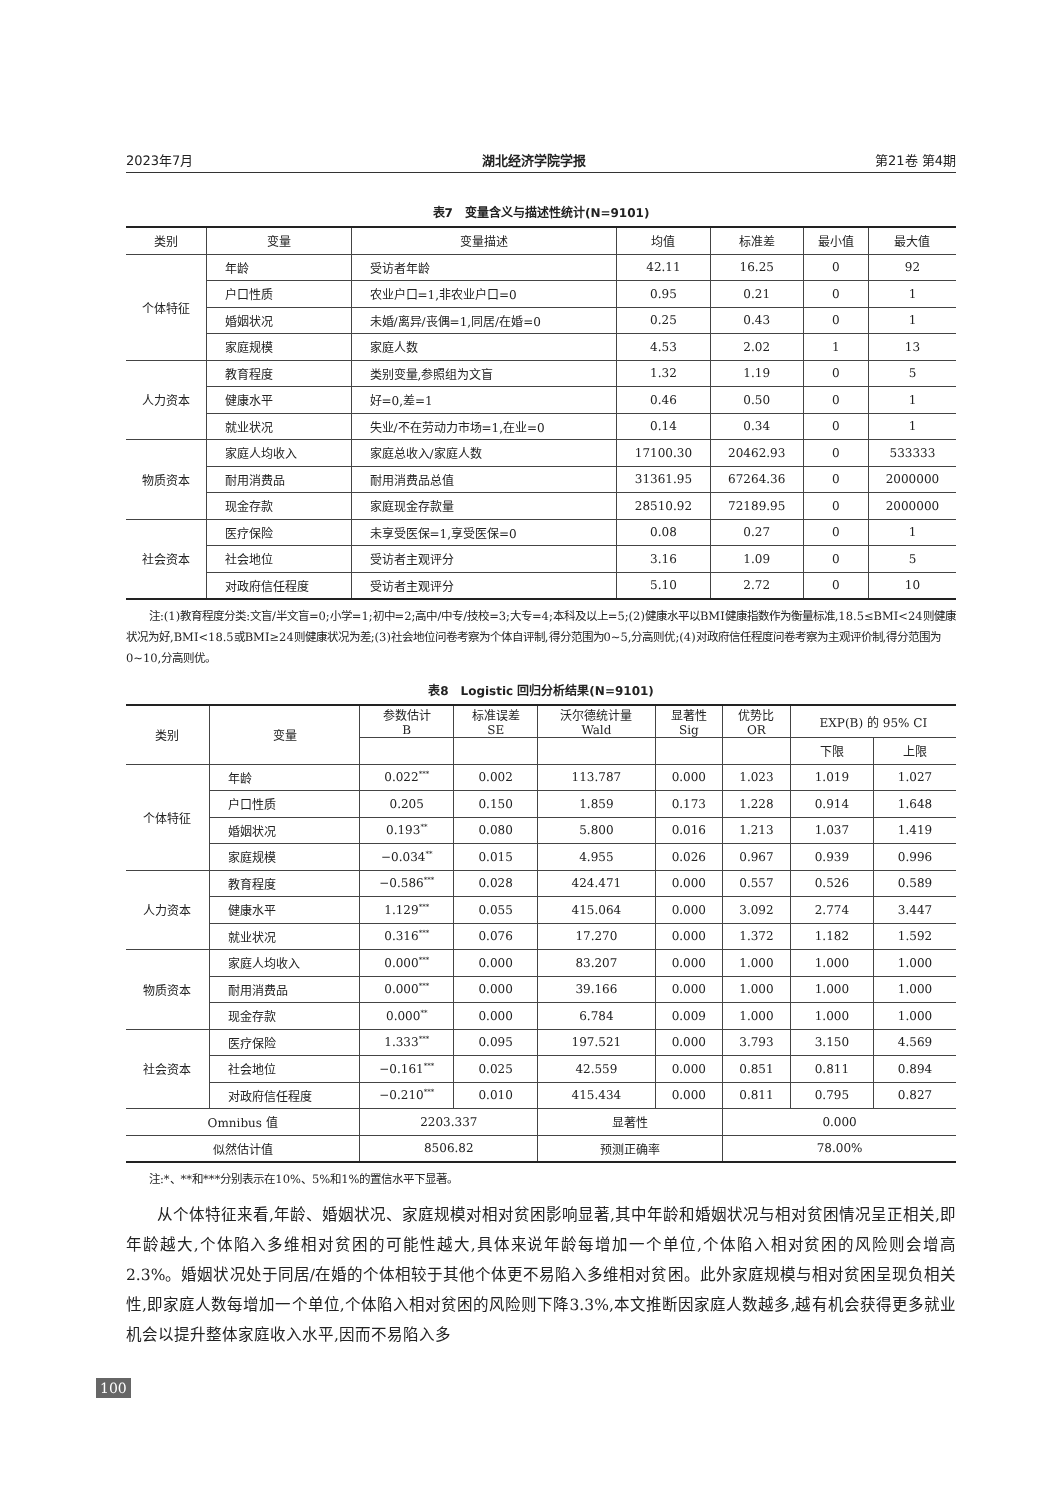2023年7月 湖北经济学院学报 第21卷 第4期
表7　变量含义与描述性统计(N=9101)
| 类别 | 变量 | 变量描述 | 均值 | 标准差 | 最小值 | 最大值 |
| --- | --- | --- | --- | --- | --- | --- |
| 个体特征 | 年龄 | 受访者年龄 | 42.11 | 16.25 | 0 | 92 |
| | 户口性质 | 农业户口=1,非农业户口=0 | 0.95 | 0.21 | 0 | 1 |
| | 婚姻状况 | 未婚/离异/丧偶=1,同居/在婚=0 | 0.25 | 0.43 | 0 | 1 |
| | 家庭规模 | 家庭人数 | 4.53 | 2.02 | 1 | 13 |
| 人力资本 | 教育程度 | 类别变量,参照组为文盲 | 1.32 | 1.19 | 0 | 5 |
| | 健康水平 | 好=0,差=1 | 0.46 | 0.50 | 0 | 1 |
| | 就业状况 | 失业/不在劳动力市场=1,在业=0 | 0.14 | 0.34 | 0 | 1 |
| 物质资本 | 家庭人均收入 | 家庭总收入/家庭人数 | 17100.30 | 20462.93 | 0 | 533333 |
| | 耐用消费品 | 耐用消费品总值 | 31361.95 | 67264.36 | 0 | 2000000 |
| | 现金存款 | 家庭现金存款量 | 28510.92 | 72189.95 | 0 | 2000000 |
| 社会资本 | 医疗保险 | 未享受医保=1,享受医保=0 | 0.08 | 0.27 | 0 | 1 |
| | 社会地位 | 受访者主观评分 | 3.16 | 1.09 | 0 | 5 |
| | 对政府信任程度 | 受访者主观评分 | 5.10 | 2.72 | 0 | 10 |
注:(1)教育程度分类:文盲/半文盲=0;小学=1;初中=2;高中/中专/技校=3;大专=4;本科及以上=5;(2)健康水平以BMI健康指数作为衡量标准,18.5≤BMI<24则健康状况为好,BMI<18.5或BMI≥24则健康状况为差;(3)社会地位问卷考察为个体自评制,得分范围为0~5,分高则优;(4)对政府信任程度问卷考察为主观评价制,得分范围为0~10,分高则优。
表8　Logistic 回归分析结果(N=9101)
| 类别 | 变量 | 参数估计 B | 标准误差 SE | 沃尔德统计量 Wald | 显著性 Sig | 优势比 OR | EXP(B) 的 95% CI | |
| --- | --- | --- | --- | --- | --- | --- | --- | --- |
| | | | | | | | 下限 | 上限 |
| 个体特征 | 年龄 | 0.022<sup>***</sup> | 0.002 | 113.787 | 0.000 | 1.023 | 1.019 | 1.027 |
| | 户口性质 | 0.205 | 0.150 | 1.859 | 0.173 | 1.228 | 0.914 | 1.648 |
| | 婚姻状况 | 0.193<sup>**</sup> | 0.080 | 5.800 | 0.016 | 1.213 | 1.037 | 1.419 |
| | 家庭规模 | −0.034<sup>**</sup> | 0.015 | 4.955 | 0.026 | 0.967 | 0.939 | 0.996 |
| 人力资本 | 教育程度 | −0.586<sup>***</sup> | 0.028 | 424.471 | 0.000 | 0.557 | 0.526 | 0.589 |
| | 健康水平 | 1.129<sup>***</sup> | 0.055 | 415.064 | 0.000 | 3.092 | 2.774 | 3.447 |
| | 就业状况 | 0.316<sup>***</sup> | 0.076 | 17.270 | 0.000 | 1.372 | 1.182 | 1.592 |
| 物质资本 | 家庭人均收入 | 0.000<sup>***</sup> | 0.000 | 83.207 | 0.000 | 1.000 | 1.000 | 1.000 |
| | 耐用消费品 | 0.000<sup>***</sup> | 0.000 | 39.166 | 0.000 | 1.000 | 1.000 | 1.000 |
| | 现金存款 | 0.000<sup>**</sup> | 0.000 | 6.784 | 0.009 | 1.000 | 1.000 | 1.000 |
| 社会资本 | 医疗保险 | 1.333<sup>***</sup> | 0.095 | 197.521 | 0.000 | 3.793 | 3.150 | 4.569 |
| | 社会地位 | −0.161<sup>***</sup> | 0.025 | 42.559 | 0.000 | 0.851 | 0.811 | 0.894 |
| | 对政府信任程度 | −0.210<sup>***</sup> | 0.010 | 415.434 | 0.000 | 0.811 | 0.795 | 0.827 |
| Omnibus 值 | | 2203.337 | | 显著性 | | 0.000 | | |
| 似然估计值 | | 8506.82 | | 预测正确率 | | 78.00% | | |
注:*、**和***分别表示在10%、5%和1%的置信水平下显著。
从个体特征来看,年龄、婚姻状况、家庭规模对相对贫困影响显著,其中年龄和婚姻状况与相对贫困情况呈正相关,即年龄越大,个体陷入多维相对贫困的可能性越大,具体来说年龄每增加一个单位,个体陷入相对贫困的风险则会增高2.3%。婚姻状况处于同居/在婚的个体相较于其他个体更不易陷入多维相对贫困。此外家庭规模与相对贫困呈现负相关性,即家庭人数每增加一个单位,个体陷入相对贫困的风险则下降3.3%,本文推断因家庭人数越多,越有机会获得更多就业机会以提升整体家庭收入水平,因而不易陷入多
100